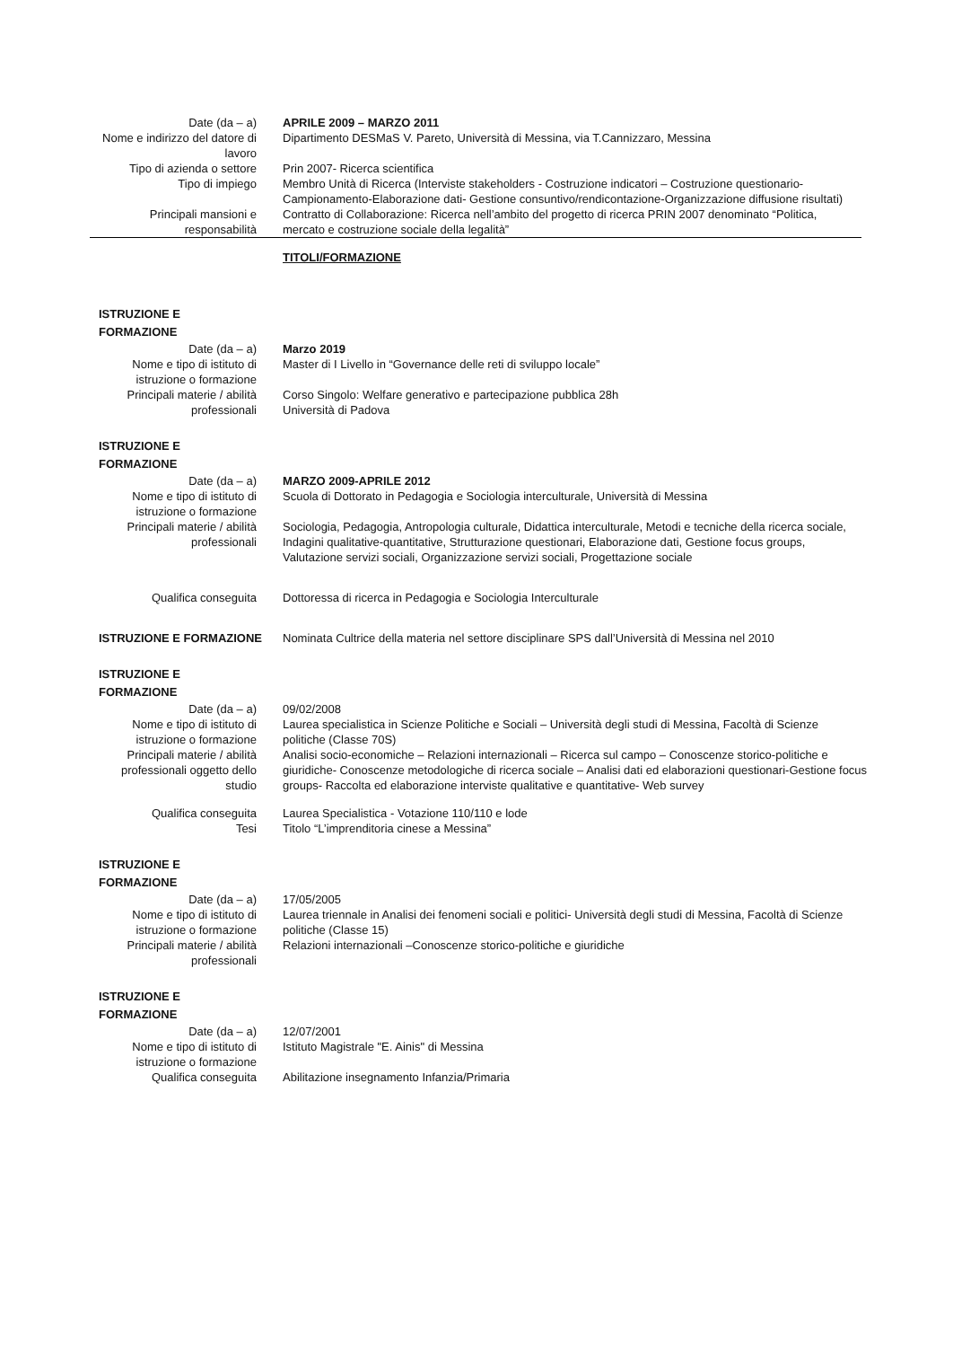Date (da – a) APRILE 2009 – MARZO 2011
Nome e indirizzo del datore di lavoro
Dipartimento DESMaS V. Pareto, Università di Messina, via T.Cannizzaro, Messina
Tipo di azienda o settore Prin 2007- Ricerca scientifica
Tipo di impiego Membro Unità di Ricerca (Interviste stakeholders - Costruzione indicatori – Costruzione questionario-Campionamento-Elaborazione dati- Gestione consuntivo/rendicontazione-Organizzazione diffusione risultati)
Principali mansioni e responsabilità
Contratto di Collaborazione: Ricerca nell’ambito del progetto di ricerca PRIN 2007 denominato “Politica, mercato e costruzione sociale della legalità”
TITOLI/FORMAZIONE
ISTRUZIONE E
FORMAZIONE
Date (da – a) Marzo 2019
Nome e tipo di istituto di istruzione o formazione
Master di I Livello in “Governance delle reti di sviluppo locale”
Principali materie / abilità professionali
Corso Singolo: Welfare generativo e partecipazione pubblica 28h
Università di Padova
ISTRUZIONE E
FORMAZIONE
Date (da – a) MARZO 2009-APRILE 2012
Nome e tipo di istituto di istruzione o formazione
Scuola di Dottorato in Pedagogia e Sociologia interculturale, Università di Messina
Principali materie / abilità professionali
Sociologia, Pedagogia, Antropologia culturale, Didattica interculturale, Metodi e tecniche della ricerca sociale, Indagini qualitative-quantitative, Strutturazione questionari, Elaborazione dati, Gestione focus groups, Valutazione servizi sociali, Organizzazione servizi sociali, Progettazione sociale
Qualifica conseguita Dottoressa di ricerca in Pedagogia e Sociologia Interculturale
ISTRUZIONE E FORMAZIONE Nominata Cultrice della materia nel settore disciplinare SPS dall’Università di Messina nel 2010
ISTRUZIONE E
FORMAZIONE
Date (da – a) 09/02/2008
Nome e tipo di istituto di istruzione o formazione
Laurea specialistica in Scienze Politiche e Sociali – Università degli studi di Messina, Facoltà di Scienze politiche (Classe 70S)
Principali materie / abilità professionali oggetto dello studio
Analisi socio-economiche – Relazioni internazionali – Ricerca sul campo – Conoscenze storico-politiche e giuridiche- Conoscenze metodologiche di ricerca sociale – Analisi dati ed elaborazioni questionari-Gestione focus groups- Raccolta ed elaborazione interviste qualitative e quantitative- Web survey
Qualifica conseguita Laurea Specialistica - Votazione 110/110 e lode
Tesi Titolo “L’imprenditoria cinese a Messina”
ISTRUZIONE E
FORMAZIONE
Date (da – a) 17/05/2005
Nome e tipo di istituto di istruzione o formazione
Laurea triennale in Analisi dei fenomeni sociali e politici- Università degli studi di Messina, Facoltà di Scienze politiche (Classe 15)
Principali materie / abilità professionali
Relazioni internazionali –Conoscenze storico-politiche e giuridiche
ISTRUZIONE E
FORMAZIONE
Date (da – a) 12/07/2001
Nome e tipo di istituto di istruzione o formazione
Istituto Magistrale "E. Ainis" di Messina
Qualifica conseguita Abilitazione insegnamento Infanzia/Primaria